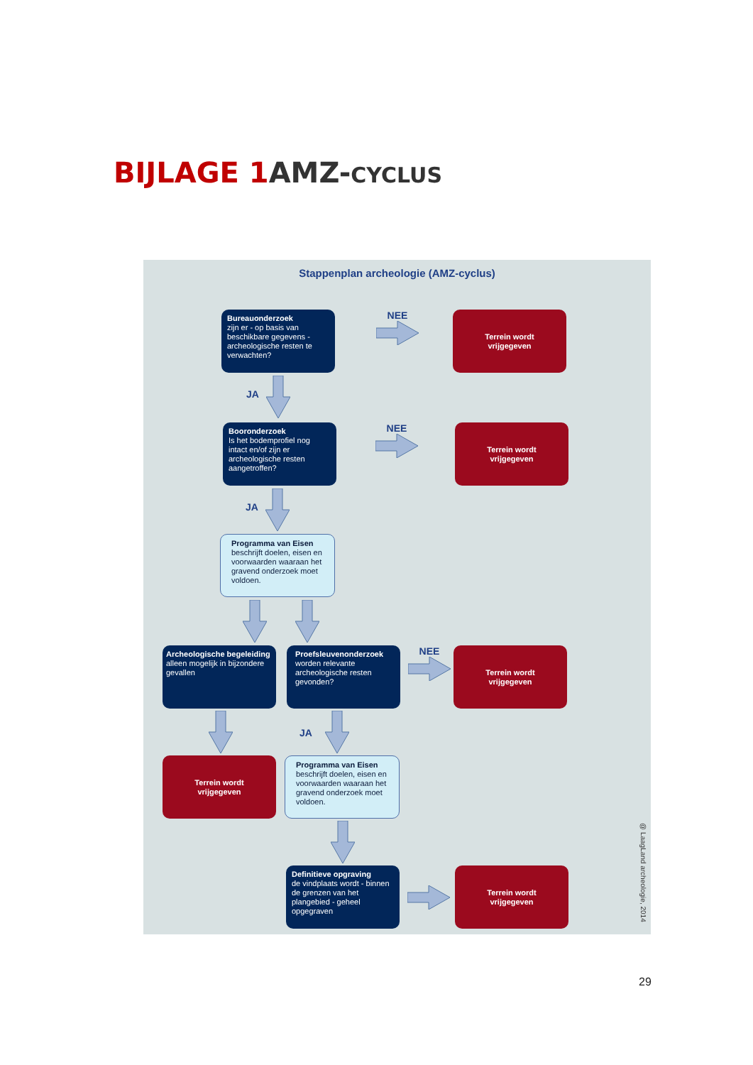BIJLAGE 1 AMZ-CYCLUS
Stappenplan archeologie (AMZ-cyclus)
Bureauonderzoek
zijn er - op basis van beschikbare gegevens - archeologische resten te verwachten?
NEE
Terrein wordt
vrijgegeven
JA
Booronderzoek
Is het bodemprofiel nog intact en/of zijn er archeologische resten aangetroffen?
NEE
Terrein wordt
vrijgegeven
JA
Programma van Eisen
beschrijft doelen, eisen en voorwaarden waaraan het gravend onderzoek moet voldoen.
Archeologische begeleiding
alleen mogelijk in bijzondere gevallen
Proefsleuvenonderzoek
worden relevante archeologische resten gevonden?
NEE
Terrein wordt
vrijgegeven
JA
Terrein wordt
vrijgegeven
Programma van Eisen
beschrijft doelen, eisen en voorwaarden waaraan het gravend onderzoek moet voldoen.
Definitieve opgraving
de vindplaats wordt - binnen de grenzen van het plangebied - geheel opgegraven
Terrein wordt
vrijgegeven
@ LaagLand archeologie, 2014
29